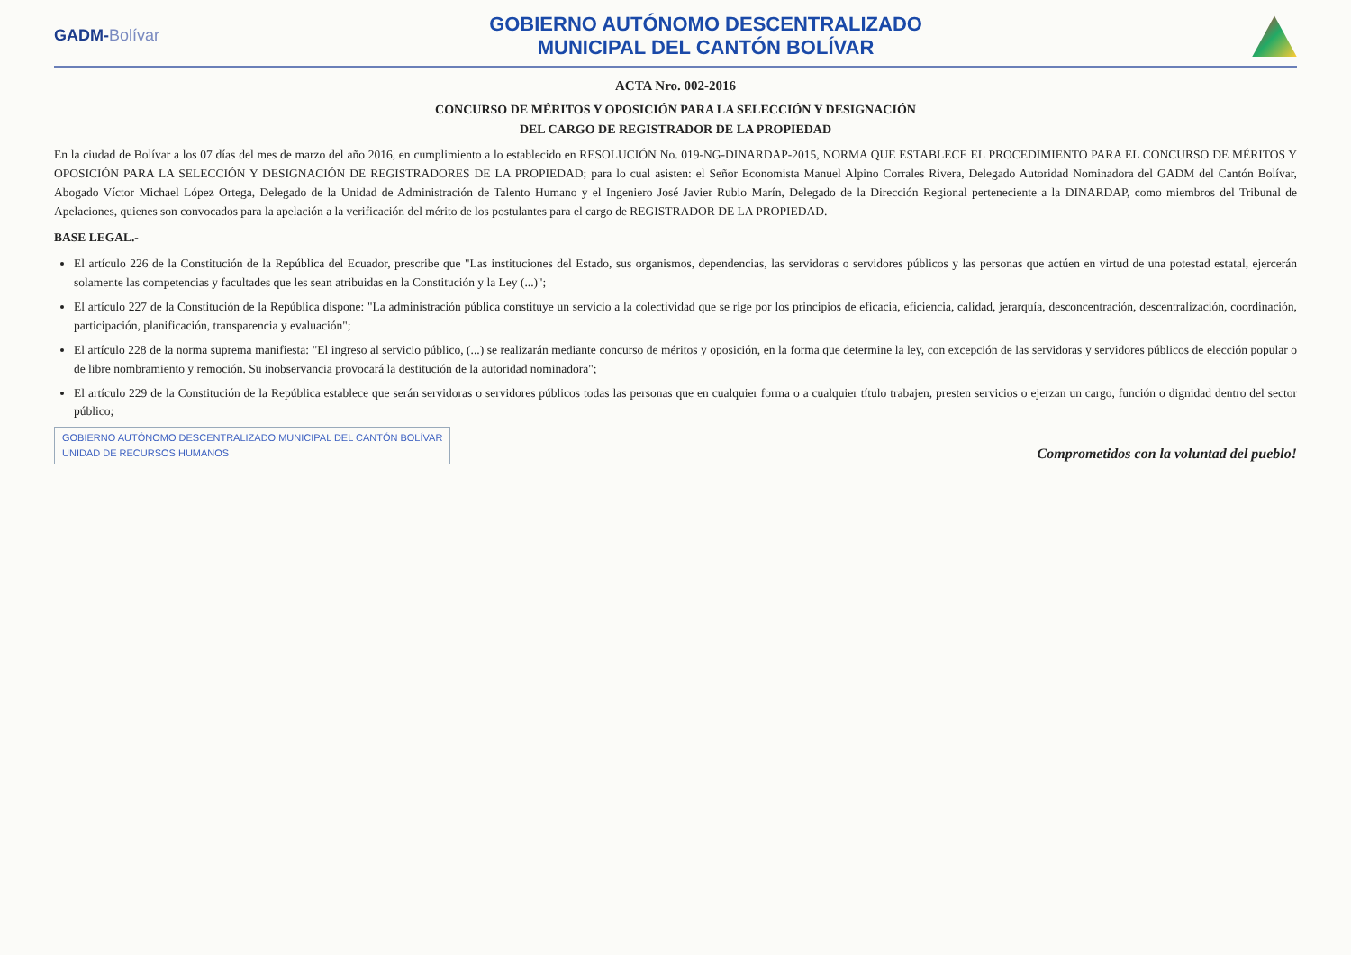GADM-Bolívar
GOBIERNO AUTÓNOMO DESCENTRALIZADO
MUNICIPAL DEL CANTÓN BOLÍVAR
ACTA Nro. 002-2016
CONCURSO DE MÉRITOS Y OPOSICIÓN PARA LA SELECCIÓN Y DESIGNACIÓN
DEL CARGO DE REGISTRADOR DE LA PROPIEDAD
En la ciudad de Bolívar a los 07 días del mes de marzo del año 2016, en cumplimiento a lo establecido en RESOLUCIÓN No. 019-NG-DINARDAP-2015, NORMA QUE ESTABLECE EL PROCEDIMIENTO PARA EL CONCURSO DE MÉRITOS Y OPOSICIÓN PARA LA SELECCIÓN Y DESIGNACIÓN DE REGISTRADORES DE LA PROPIEDAD; para lo cual asisten: el Señor Economista Manuel Alpino Corrales Rivera, Delegado Autoridad Nominadora del GADM del Cantón Bolívar, Abogado Víctor Michael López Ortega, Delegado de la Unidad de Administración de Talento Humano y el Ingeniero José Javier Rubio Marín, Delegado de la Dirección Regional perteneciente a la DINARDAP, como miembros del Tribunal de Apelaciones, quienes son convocados para la apelación a la verificación del mérito de los postulantes para el cargo de REGISTRADOR DE LA PROPIEDAD.
BASE LEGAL.-
El artículo 226 de la Constitución de la República del Ecuador, prescribe que "Las instituciones del Estado, sus organismos, dependencias, las servidoras o servidores públicos y las personas que actúen en virtud de una potestad estatal, ejercerán solamente las competencias y facultades que les sean atribuidas en la Constitución y la Ley (...)";
El artículo 227 de la Constitución de la República dispone: "La administración pública constituye un servicio a la colectividad que se rige por los principios de eficacia, eficiencia, calidad, jerarquía, desconcentración, descentralización, coordinación, participación, planificación, transparencia y evaluación";
El artículo 228 de la norma suprema manifiesta: "El ingreso al servicio público, (...) se realizarán mediante concurso de méritos y oposición, en la forma que determine la ley, con excepción de las servidoras y servidores públicos de elección popular o de libre nombramiento y remoción. Su inobservancia provocará la destitución de la autoridad nominadora";
El artículo 229 de la Constitución de la República establece que serán servidoras o servidores públicos todas las personas que en cualquier forma o a cualquier título trabajen, presten servicios o ejerzan un cargo, función o dignidad dentro del sector público;
GOBIERNO AUTÓNOMO DESCENTRALIZADO MUNICIPAL DEL CANTÓN BOLÍVAR
UNIDAD DE RECURSOS HUMANOS
Comprometidos con la voluntad del pueblo!